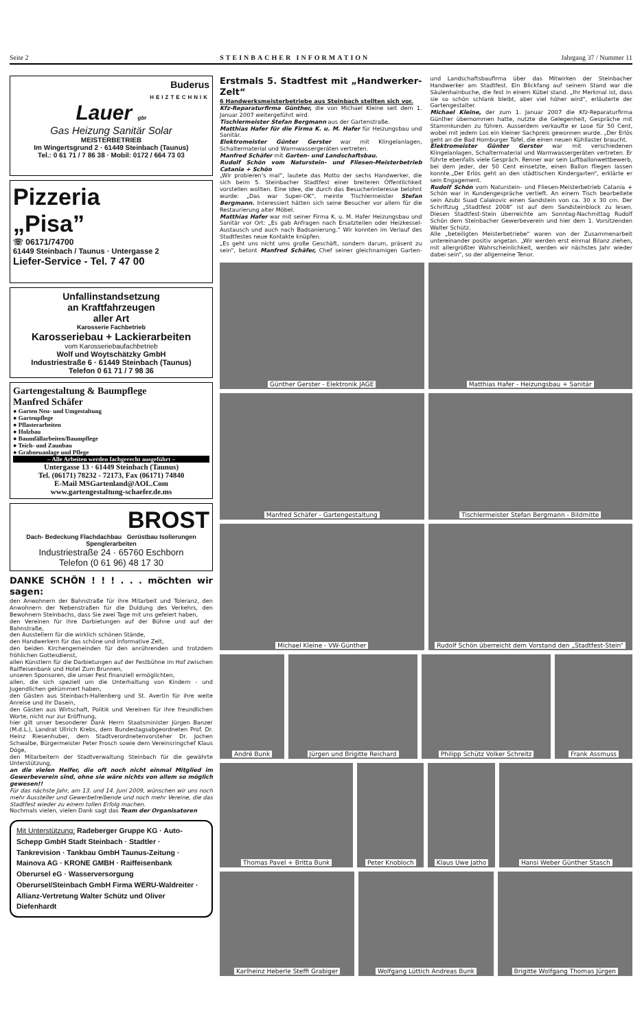Seite 2 STEINBACHER INFORMATION Jahrgang 37 / Nummer 11
Buderus
HEIZTECHNIK
Lauer gbr
Gas Heizung Sanitär Solar
MEISTERBETRIEB
Im Wingertsgrund 2 · 61449 Steinbach (Taunus)
Tel.: 0 61 71 / 7 86 38 · Mobil: 0172 / 664 73 03
Pizzeria
„Pisa”
☏ 06171/74700
61449 Steinbach / Taunus · Untergasse 2
Liefer-Service - Tel. 7 47 00
Unfallinstandsetzung
an Kraftfahrzeugen
aller Art
Karosserie Fachbetrieb
Karosseriebau + Lackierarbeiten
vom Karosseriebaufachbetrieb
Wolf und Woytschätzky GmbH
Industriestraße 6 · 61449 Steinbach (Taunus)
Telefon 0 61 71 / 7 98 36
Gartengestaltung & Baumpflege
Manfred Schäfer
● Garten Neu- und Umgestaltung
● Gartenpflege
● Pflasterarbeiten
● Holzbau
● Baumfällarbeiten/Baumpflege
● Teich- und Zaunbau
● Grabneuanlage und Pflege
– Alle Arbeiten werden fachgerecht ausgeführt –
Untergasse 13 · 61449 Steinbach (Taunus)
Tel. (06171) 78232 - 72173, Fax (06171) 74840
E-Mail MSGartenland@AOL.Com
www.gartengestaltung-schaefer.de.ms
BROST
Dach- Bedeckung Flachdachbau Gerüstbau Isolierungen Spenglerarbeiten
Industriestraße 24 · 65760 Eschborn
Telefon (0 61 96) 48 17 30
DANKE SCHÖN ! ! ! . . . möchten wir sagen:
den Anwohnern der Bahnstraße für ihre Mitarbeit und Toleranz, den Anwohnern der Nebenstraßen für die Duldung des Verkehrs, den Bewohnern Steinbachs, dass Sie zwei Tage mit uns gefeiert haben,
den Vereinen für ihre Darbietungen auf der Bühne und auf der Bahnstraße,
den Ausstellern für die wirklich schönen Stände,
den Handwerkern für das schöne und informative Zelt,
den beiden Kirchengemeinden für den anrührenden und trotzdem fröhlichen Gottesdienst,
allen Künstlern für die Darbietungen auf der Festbühne im Hof zwischen Raiffeisenbank und Hotel Zum Brunnen,
unseren Sponsoren, die unser Fest finanziell ermöglichten,
allen, die sich speziell um die Unterhaltung von Kindern - und Jugendlichen gekümmert haben,
den Gästen aus Steinbach-Hallenberg und St. Avertin für ihre weite Anreise und ihr Dasein,
den Gästen aus Wirtschaft, Politik und Vereinen für ihre freundlichen Worte, nicht nur zur Eröffnung,
hier gilt unser besonderer Dank Herrn Staatsminister Jürgen Banzer (M.d.L.), Landrat Ullrich Krebs, dem Bundestagsabgeordneten Prof. Dr. Heinz Riesenhuber, dem Stadtverordnetenvorsteher Dr. Jochen Schwalbe, Bürgermeister Peter Frosch sowie dem Vereinsringchef Klaus Döge,
den Mitarbeitern der Stadtverwaltung Steinbach für die gewährte Unterstützung,
an die vielen Helfer, die oft noch nicht einmal Mitglied im Gewerbeverein sind, ohne sie wäre nichts von allem so möglich gewesen!!
Für das nächste Jahr, am 13. und 14. Juni 2009, wünschen wir uns noch mehr Aussteller und Gewerbetreibende und noch mehr Vereine, die das Stadtfest wieder zu einem tollen Erfolg machen.
Nochmals vielen, vielen Dank sagt das Team der Organisatoren
Mit Unterstützung: Radeberger Gruppe KG · Auto-Schepp GmbH Stadt Steinbach · Stadtler · Tankrevision · Tankbau GmbH Taunus-Zeitung · Mainova AG · KRONE GMBH · Raiffeisenbank Oberursel eG · Wasserversorgung Oberursel/Steinbach GmbH Firma WERU-Waldreiter · Allianz-Vertretung Walter Schütz und Oliver Diefenhardt
Erstmals 5. Stadtfest mit „Handwerker-Zelt“
6 Handwerksmeisterbetriebe aus Steinbach stellten sich vor.
Kfz-Reparaturfirma Günther, die von Michael Kleine seit dem 1. Januar 2007 weitergeführt wird.
Tischlermeister Stefan Bergmann aus der Gartenstraße.
Matthias Hafer für die Firma K. u. M. Hafer für Heizungsbau und Sanitär.
Elektromeister Günter Gerster war mit Klingelanlagen, Schaltermaterial und Warmwassergeräten vertreten.
Manfred Schäfer mit Garten- und Landschaftsbau.
Rudolf Schön vom Naturstein- und Fliesen-Meisterbetrieb Catania + Schön
„Wir probieren’s mal“, lautete das Motto der sechs Handwerker, die sich beim 5. Steinbacher Stadtfest einer breiteren Öffentlichkeit vorstellen wollten. Eine Idee, die durch das Besucherinteresse belohnt wurde: „Das war Super-OK“, meinte Tischlermeister Stefan Bergmann. Interessiert hätten sich seine Besucher vor allem für die Restaurierung alter Möbel.
Matthias Hafer war mit seiner Firma K. u. M. Hafer Heizungsbau und Sanitär vor Ort: „Es gab Anfragen nach Ersatzteilen oder Heizkessel-Austausch und auch nach Badsanierung.“ Wir konnten im Verlauf des Stadtfestes neue Kontakte knüpfen.
„Es geht uns nicht ums große Geschäft, sondern darum, präsent zu sein“, betont Manfred Schäfer, Chef seiner gleichnamigen Garten- und Landschaftsbaufirma über das Mitwirken der Steinbacher Handwerker am Stadtfest. Ein Blickfang auf seinem Stand war die Säulenhainbuche, die fest in einem Kübel stand. „Ihr Merkmal ist, dass sie so schön schlank bleibt, aber viel höher wird“, erläuterte der Gartengestalter.
Michael Kleine, der zum 1. Januar 2007 die Kfz-Reparaturfirma Günther übernommen hatte, nutzte die Gelegenheit, Gespräche mit Stammkunden zu führen. Ausserdem verkaufte er Lose für 50 Cent, wobei mit jedem Los ein kleiner Sachpreis gewonnen wurde. „Der Erlös geht an die Bad Homburger Tafel, die einen neuen Kühllaster braucht.
Elektromeister Günter Gerster war mit verschiedenen Klingelanlagen, Schaltermaterial und Warmwassergeräten vertreten. Er führte ebenfalls viele Gespräch. Renner war sein Luftballonwettbewerb, bei dem jeder, der 50 Cent einsetzte, einen Ballon fliegen lassen konnte.„Der Erlös geht an den städtischen Kindergarten“, erklärte er sein Engagement.
Rudolf Schön vom Naturstein- und Fliesen-Meisterbetrieb Catania + Schön war in Kundengespräche vertieft. An einem Tisch bearbeitete sein Azubi Suad Calakovic einen Sandstein von ca. 30 x 30 cm. Der Schriftzug „Stadtfest 2008“ ist auf dem Sandsteinblock zu lesen. Diesen Stadtfest-Stein überreichte am Sonntag-Nachmittag Rudolf Schön dem Steinbacher Gewerbeverein und hier dem 1. Vorsitzenden Walter Schütz.
Alle „beteiligten Meisterbetriebe“ waren von der Zusammenarbeit untereinander positiv angetan. „Wir werden erst einmal Bilanz ziehen, mit allergrößter Wahrscheinlichkeit, werden wir nächstes Jahr wieder dabei sein“, so der allgemeine Tenor.
Günther Gerster - Elektronik JAGE
Matthias Hafer - Heizungsbau + Sanitär
Manfred Schäfer - Gartengestaltung
Tischlermeister Stefan Bergmann - Bildmitte
Michael Kleine - VW-Günther
Rudolf Schön überreicht dem Vorstand den „Stadtfest-Stein“
André Bunk
Jürgen und Brigitte Reichard
Philipp Schütz Volker Schreitz
Frank Assmuss
Thomas Pavel + Britta Bunk
Peter Knobloch
Klaus Uwe Jatho
Hansi Weber Günther Stasch
Karlheinz Heberle Steffi Grabiger
Wolfgang Lüttich Andreas Bunk
Brigitte Wolfgang Thomas Jürgen